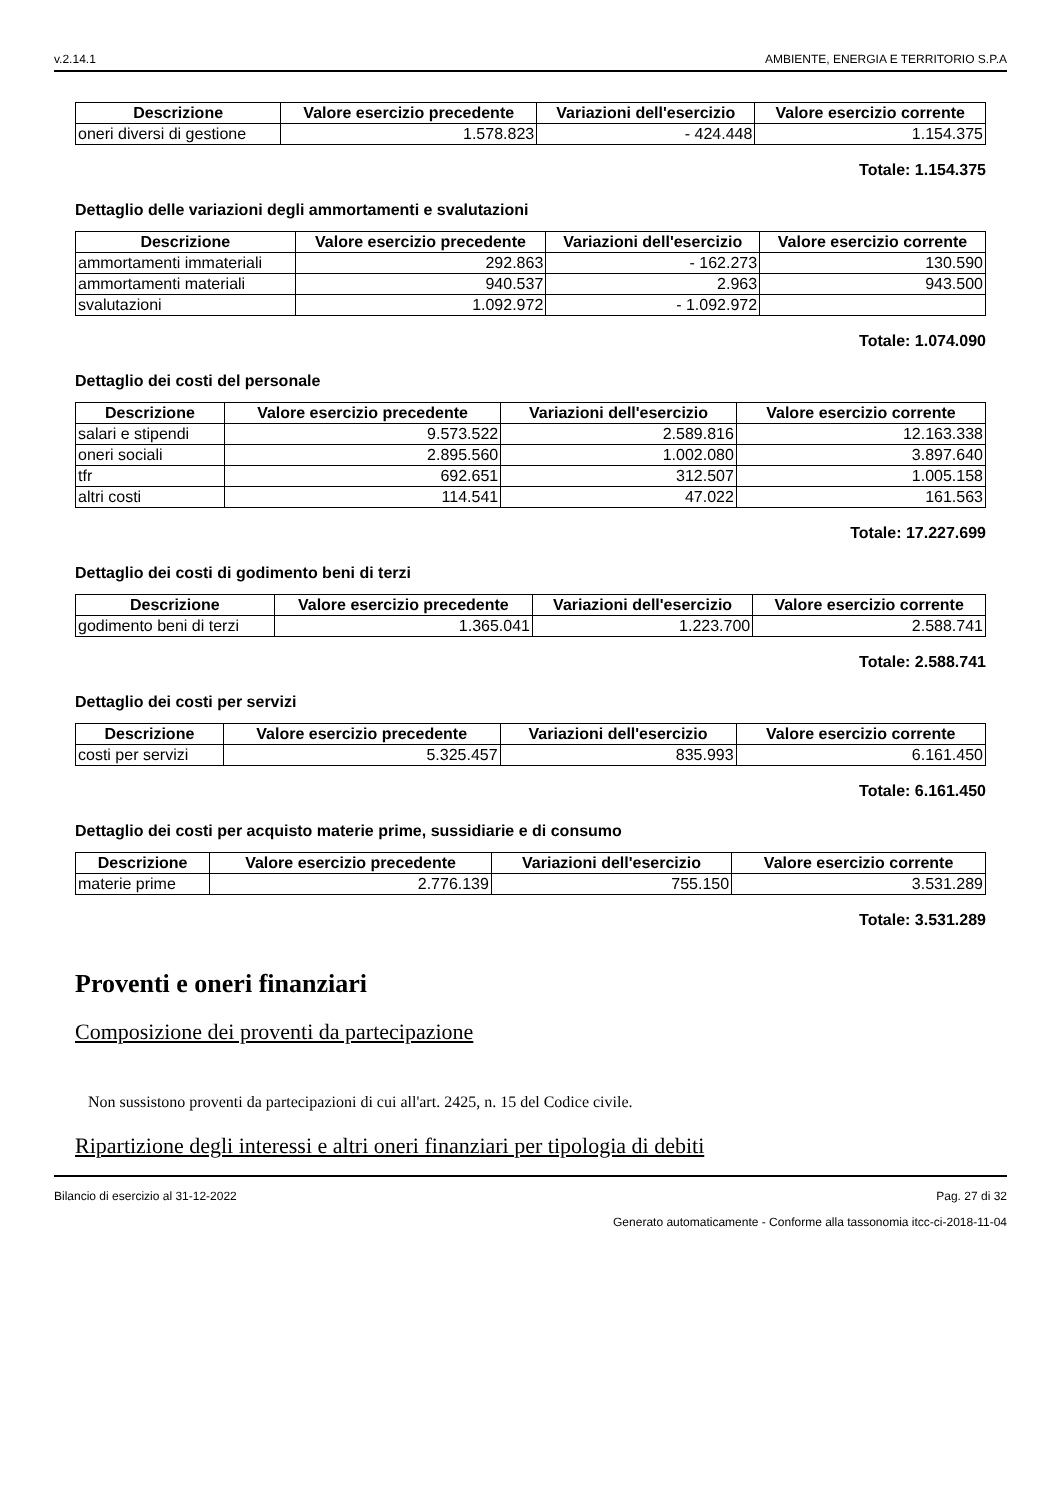v.2.14.1 AMBIENTE, ENERGIA E TERRITORIO S.P.A
| Descrizione | Valore esercizio precedente | Variazioni dell'esercizio | Valore esercizio corrente |
| --- | --- | --- | --- |
| oneri diversi di gestione | 1.578.823 | - 424.448 | 1.154.375 |
Totale: 1.154.375
Dettaglio delle variazioni degli ammortamenti e svalutazioni
| Descrizione | Valore esercizio precedente | Variazioni dell'esercizio | Valore esercizio corrente |
| --- | --- | --- | --- |
| ammortamenti immateriali | 292.863 | - 162.273 | 130.590 |
| ammortamenti materiali | 940.537 | 2.963 | 943.500 |
| svalutazioni | 1.092.972 | - 1.092.972 | |
Totale: 1.074.090
Dettaglio dei costi del personale
| Descrizione | Valore esercizio precedente | Variazioni dell'esercizio | Valore esercizio corrente |
| --- | --- | --- | --- |
| salari e stipendi | 9.573.522 | 2.589.816 | 12.163.338 |
| oneri sociali | 2.895.560 | 1.002.080 | 3.897.640 |
| tfr | 692.651 | 312.507 | 1.005.158 |
| altri costi | 114.541 | 47.022 | 161.563 |
Totale: 17.227.699
Dettaglio dei costi di godimento beni di terzi
| Descrizione | Valore esercizio precedente | Variazioni dell'esercizio | Valore esercizio corrente |
| --- | --- | --- | --- |
| godimento beni di terzi | 1.365.041 | 1.223.700 | 2.588.741 |
Totale: 2.588.741
Dettaglio dei costi per servizi
| Descrizione | Valore esercizio precedente | Variazioni dell'esercizio | Valore esercizio corrente |
| --- | --- | --- | --- |
| costi per servizi | 5.325.457 | 835.993 | 6.161.450 |
Totale: 6.161.450
Dettaglio dei costi per acquisto materie prime, sussidiarie e di consumo
| Descrizione | Valore esercizio precedente | Variazioni dell'esercizio | Valore esercizio corrente |
| --- | --- | --- | --- |
| materie prime | 2.776.139 | 755.150 | 3.531.289 |
Totale: 3.531.289
Proventi e oneri finanziari
Composizione dei proventi da partecipazione
Non sussistono proventi da partecipazioni di cui all'art. 2425, n. 15 del Codice civile.
Ripartizione degli interessi e altri oneri finanziari per tipologia di debiti
Bilancio di esercizio al 31-12-2022 Pag. 27 di 32
Generato automaticamente - Conforme alla tassonomia itcc-ci-2018-11-04